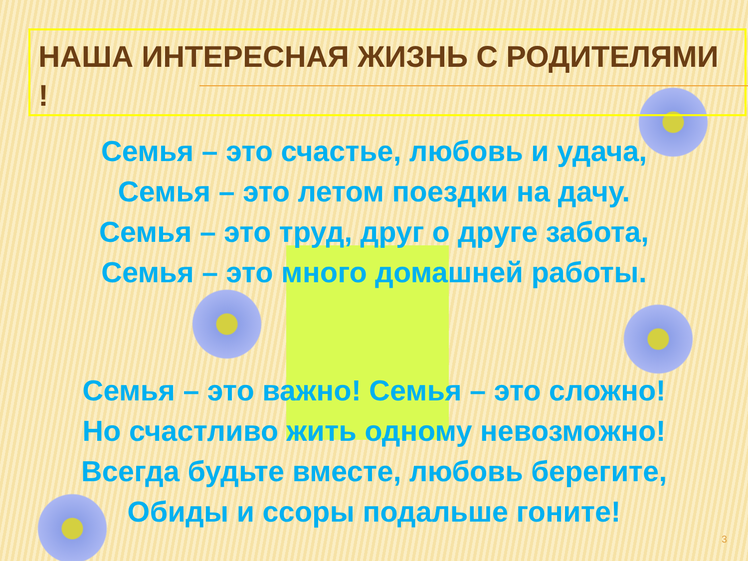НАША ИНТЕРЕСНАЯ ЖИЗНЬ С РОДИТЕЛЯМИ !
Семья – это счастье, любовь и удача,
Семья – это летом поездки на дачу.
Семья – это труд, друг о друге забота,
Семья – это много домашней работы.
Семья – это важно! Семья – это сложно!
Но счастливо жить одному невозможно!
Всегда будьте вместе, любовь берегите,
Обиды и ссоры подальше гоните!
3